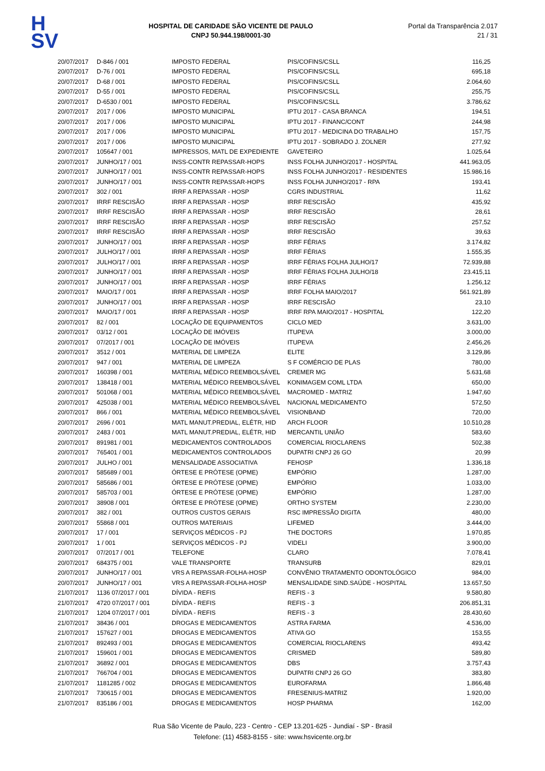H
SV
HOSPITAL DE CARIDADE SÃO VICENTE DE PAULO
CNPJ 50.944.198/0001-30
Portal da Transparência 2.017
21 / 31
| 20/07/2017 | D-846 / 001 | IMPOSTO FEDERAL | PIS/COFINS/CSLL | 116,25 |
| 20/07/2017 | D-76 / 001 | IMPOSTO FEDERAL | PIS/COFINS/CSLL | 695,18 |
| 20/07/2017 | D-68 / 001 | IMPOSTO FEDERAL | PIS/COFINS/CSLL | 2.064,60 |
| 20/07/2017 | D-55 / 001 | IMPOSTO FEDERAL | PIS/COFINS/CSLL | 255,75 |
| 20/07/2017 | D-6530 / 001 | IMPOSTO FEDERAL | PIS/COFINS/CSLL | 3.786,62 |
| 20/07/2017 | 2017 / 006 | IMPOSTO MUNICIPAL | IPTU 2017 - CASA BRANCA | 194,51 |
| 20/07/2017 | 2017 / 006 | IMPOSTO MUNICIPAL | IPTU 2017 - FINANC/CONT | 244,98 |
| 20/07/2017 | 2017 / 006 | IMPOSTO MUNICIPAL | IPTU 2017 - MEDICINA DO TRABALHO | 157,75 |
| 20/07/2017 | 2017 / 006 | IMPOSTO MUNICIPAL | IPTU 2017 - SOBRADO J. ZOLNER | 277,92 |
| 20/07/2017 | 105647 / 001 | IMPRESSOS, MATL DE EXPEDIENTE | GAVETEIRO | 1.025,64 |
| 20/07/2017 | JUNHO/17 / 001 | INSS-CONTR REPASSAR-HOPS | INSS FOLHA JUNHO/2017 - HOSPITAL | 441.963,05 |
| 20/07/2017 | JUNHO/17 / 001 | INSS-CONTR REPASSAR-HOPS | INSS FOLHA JUNHO/2017 - RESIDENTES | 15.986,16 |
| 20/07/2017 | JUNHO/17 / 001 | INSS-CONTR REPASSAR-HOPS | INSS FOLHA JUNHO/2017 - RPA | 193,41 |
| 20/07/2017 | 302 / 001 | IRRF A REPASSAR - HOSP | CGRS INDUSTRIAL | 11,62 |
| 20/07/2017 | IRRF RESCISÃO | IRRF A REPASSAR - HOSP | IRRF RESCISÃO | 435,92 |
| 20/07/2017 | IRRF RESCISÃO | IRRF A REPASSAR - HOSP | IRRF RESCISÃO | 28,61 |
| 20/07/2017 | IRRF RESCISÃO | IRRF A REPASSAR - HOSP | IRRF RESCISÃO | 257,52 |
| 20/07/2017 | IRRF RESCISÃO | IRRF A REPASSAR - HOSP | IRRF RESCISÃO | 39,63 |
| 20/07/2017 | JUNHO/17 / 001 | IRRF A REPASSAR - HOSP | IRRF FÉRIAS | 3.174,82 |
| 20/07/2017 | JULHO/17 / 001 | IRRF A REPASSAR - HOSP | IRRF FÉRIAS | 1.555,35 |
| 20/07/2017 | JULHO/17 / 001 | IRRF A REPASSAR - HOSP | IRRF FÉRIAS FOLHA JULHO/17 | 72.939,88 |
| 20/07/2017 | JUNHO/17 / 001 | IRRF A REPASSAR - HOSP | IRRF FÉRIAS FOLHA JULHO/18 | 23.415,11 |
| 20/07/2017 | JUNHO/17 / 001 | IRRF A REPASSAR - HOSP | IRRF FÉRIAS | 1.256,12 |
| 20/07/2017 | MAIO/17 / 001 | IRRF A REPASSAR - HOSP | IRRF FOLHA MAIO/2017 | 561.921,89 |
| 20/07/2017 | JUNHO/17 / 001 | IRRF A REPASSAR - HOSP | IRRF RESCISÃO | 23,10 |
| 20/07/2017 | MAIO/17 / 001 | IRRF A REPASSAR - HOSP | IRRF RPA MAIO/2017 - HOSPITAL | 122,20 |
| 20/07/2017 | 82 / 001 | LOCAÇÃO DE EQUIPAMENTOS | CICLO MED | 3.631,00 |
| 20/07/2017 | 03/12 / 001 | LOCAÇÃO DE IMÓVEIS | ITUPEVA | 3.000,00 |
| 20/07/2017 | 07/2017 / 001 | LOCAÇÃO DE IMÓVEIS | ITUPEVA | 2.456,26 |
| 20/07/2017 | 3512 / 001 | MATERIAL DE LIMPEZA | ELITE | 3.129,86 |
| 20/07/2017 | 947 / 001 | MATERIAL DE LIMPEZA | S F COMÉRCIO DE PLAS | 780,00 |
| 20/07/2017 | 160398 / 001 | MATERIAL MÉDICO REEMBOLSÁVEL | CREMER MG | 5.631,68 |
| 20/07/2017 | 138418 / 001 | MATERIAL MÉDICO REEMBOLSÁVEL | KONIMAGEM COML LTDA | 650,00 |
| 20/07/2017 | 501068 / 001 | MATERIAL MÉDICO REEMBOLSÁVEL | MACROMED - MATRIZ | 1.947,60 |
| 20/07/2017 | 425038 / 001 | MATERIAL MÉDICO REEMBOLSÁVEL | NACIONAL MEDICAMENTO | 572,50 |
| 20/07/2017 | 866 / 001 | MATERIAL MÉDICO REEMBOLSÁVEL | VISIONBAND | 720,00 |
| 20/07/2017 | 2696 / 001 | MATL MANUT.PREDIAL, ELÉTR, HID | ARCH FLOOR | 10.510,28 |
| 20/07/2017 | 2483 / 001 | MATL MANUT.PREDIAL, ELÉTR, HID | MERCANTIL UNIÃO | 583,60 |
| 20/07/2017 | 891981 / 001 | MEDICAMENTOS CONTROLADOS | COMERCIAL RIOCLARENS | 502,38 |
| 20/07/2017 | 765401 / 001 | MEDICAMENTOS CONTROLADOS | DUPATRI CNPJ 26 GO | 20,99 |
| 20/07/2017 | JULHO / 001 | MENSALIDADE ASSOCIATIVA | FEHOSP | 1.336,18 |
| 20/07/2017 | 585689 / 001 | ÓRTESE E PRÓTESE (OPME) | EMPÓRIO | 1.287,00 |
| 20/07/2017 | 585686 / 001 | ÓRTESE E PRÓTESE (OPME) | EMPÓRIO | 1.033,00 |
| 20/07/2017 | 585703 / 001 | ÓRTESE E PRÓTESE (OPME) | EMPÓRIO | 1.287,00 |
| 20/07/2017 | 38908 / 001 | ÓRTESE E PRÓTESE (OPME) | ORTHO SYSTEM | 2.230,00 |
| 20/07/2017 | 382 / 001 | OUTROS CUSTOS GERAIS | RSC IMPRESSÃO DIGITA | 480,00 |
| 20/07/2017 | 55868 / 001 | OUTROS MATERIAIS | LIFEMED | 3.444,00 |
| 20/07/2017 | 17 / 001 | SERVIÇOS MÉDICOS - PJ | THE DOCTORS | 1.970,85 |
| 20/07/2017 | 1 / 001 | SERVIÇOS MÉDICOS - PJ | VIDELI | 3.900,00 |
| 20/07/2017 | 07/2017 / 001 | TELEFONE | CLARO | 7.078,41 |
| 20/07/2017 | 684375 / 001 | VALE TRANSPORTE | TRANSURB | 829,01 |
| 20/07/2017 | JUNHO/17 / 001 | VRS A REPASSAR-FOLHA-HOSP | CONVÊNIO TRATAMENTO ODONTOLÓGICO | 984,00 |
| 20/07/2017 | JUNHO/17 / 001 | VRS A REPASSAR-FOLHA-HOSP | MENSALIDADE SIND.SAÚDE - HOSPITAL | 13.657,50 |
| 21/07/2017 | 1136 07/2017 / 001 | DÍVIDA - REFIS | REFIS - 3 | 9.580,80 |
| 21/07/2017 | 4720 07/2017 / 001 | DÍVIDA - REFIS | REFIS - 3 | 206.851,31 |
| 21/07/2017 | 1204 07/2017 / 001 | DÍVIDA - REFIS | REFIS - 3 | 28.430,60 |
| 21/07/2017 | 38436 / 001 | DROGAS E MEDICAMENTOS | ASTRA FARMA | 4.536,00 |
| 21/07/2017 | 157627 / 001 | DROGAS E MEDICAMENTOS | ATIVA GO | 153,55 |
| 21/07/2017 | 892493 / 001 | DROGAS E MEDICAMENTOS | COMERCIAL RIOCLARENS | 493,42 |
| 21/07/2017 | 159601 / 001 | DROGAS E MEDICAMENTOS | CRISMED | 589,80 |
| 21/07/2017 | 36892 / 001 | DROGAS E MEDICAMENTOS | DBS | 3.757,43 |
| 21/07/2017 | 766704 / 001 | DROGAS E MEDICAMENTOS | DUPATRI CNPJ 26 GO | 383,80 |
| 21/07/2017 | 1181285 / 002 | DROGAS E MEDICAMENTOS | EUROFARMA | 1.866,48 |
| 21/07/2017 | 730615 / 001 | DROGAS E MEDICAMENTOS | FRESENIUS-MATRIZ | 1.920,00 |
| 21/07/2017 | 835186 / 001 | DROGAS E MEDICAMENTOS | HOSP PHARMA | 162,00 |
Rua São Vicente de Paulo, 223 - Centro - CEP 13.201-625 - Jundiaí - SP - Brasil
Telefone: (11) 4583-8155 - site: www.hsvicente.org.br